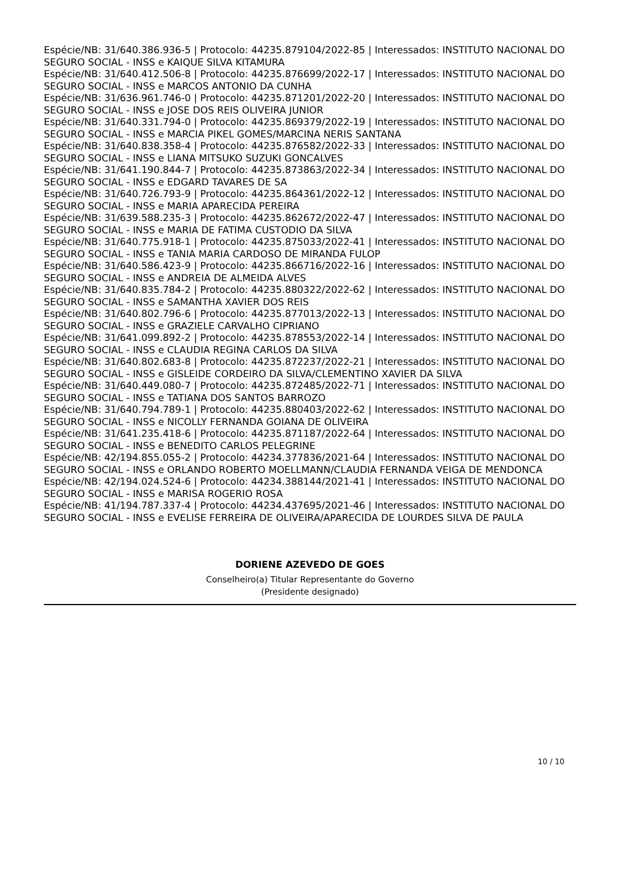Espécie/NB: 31/640.386.936-5 | Protocolo: 44235.879104/2022-85 | Interessados: INSTITUTO NACIONAL DO SEGURO SOCIAL - INSS e KAIQUE SILVA KITAMURA
Espécie/NB: 31/640.412.506-8 | Protocolo: 44235.876699/2022-17 | Interessados: INSTITUTO NACIONAL DO SEGURO SOCIAL - INSS e MARCOS ANTONIO DA CUNHA
Espécie/NB: 31/636.961.746-0 | Protocolo: 44235.871201/2022-20 | Interessados: INSTITUTO NACIONAL DO SEGURO SOCIAL - INSS e JOSE DOS REIS OLIVEIRA JUNIOR
Espécie/NB: 31/640.331.794-0 | Protocolo: 44235.869379/2022-19 | Interessados: INSTITUTO NACIONAL DO SEGURO SOCIAL - INSS e MARCIA PIKEL GOMES/MARCINA NERIS SANTANA
Espécie/NB: 31/640.838.358-4 | Protocolo: 44235.876582/2022-33 | Interessados: INSTITUTO NACIONAL DO SEGURO SOCIAL - INSS e LIANA MITSUKO SUZUKI GONCALVES
Espécie/NB: 31/641.190.844-7 | Protocolo: 44235.873863/2022-34 | Interessados: INSTITUTO NACIONAL DO SEGURO SOCIAL - INSS e EDGARD TAVARES DE SA
Espécie/NB: 31/640.726.793-9 | Protocolo: 44235.864361/2022-12 | Interessados: INSTITUTO NACIONAL DO SEGURO SOCIAL - INSS e MARIA APARECIDA PEREIRA
Espécie/NB: 31/639.588.235-3 | Protocolo: 44235.862672/2022-47 | Interessados: INSTITUTO NACIONAL DO SEGURO SOCIAL - INSS e MARIA DE FATIMA CUSTODIO DA SILVA
Espécie/NB: 31/640.775.918-1 | Protocolo: 44235.875033/2022-41 | Interessados: INSTITUTO NACIONAL DO SEGURO SOCIAL - INSS e TANIA MARIA CARDOSO DE MIRANDA FULOP
Espécie/NB: 31/640.586.423-9 | Protocolo: 44235.866716/2022-16 | Interessados: INSTITUTO NACIONAL DO SEGURO SOCIAL - INSS e ANDREIA DE ALMEIDA ALVES
Espécie/NB: 31/640.835.784-2 | Protocolo: 44235.880322/2022-62 | Interessados: INSTITUTO NACIONAL DO SEGURO SOCIAL - INSS e SAMANTHA XAVIER DOS REIS
Espécie/NB: 31/640.802.796-6 | Protocolo: 44235.877013/2022-13 | Interessados: INSTITUTO NACIONAL DO SEGURO SOCIAL - INSS e GRAZIELE CARVALHO CIPRIANO
Espécie/NB: 31/641.099.892-2 | Protocolo: 44235.878553/2022-14 | Interessados: INSTITUTO NACIONAL DO SEGURO SOCIAL - INSS e CLAUDIA REGINA CARLOS DA SILVA
Espécie/NB: 31/640.802.683-8 | Protocolo: 44235.872237/2022-21 | Interessados: INSTITUTO NACIONAL DO SEGURO SOCIAL - INSS e GISLEIDE CORDEIRO DA SILVA/CLEMENTINO XAVIER DA SILVA
Espécie/NB: 31/640.449.080-7 | Protocolo: 44235.872485/2022-71 | Interessados: INSTITUTO NACIONAL DO SEGURO SOCIAL - INSS e TATIANA DOS SANTOS BARROZO
Espécie/NB: 31/640.794.789-1 | Protocolo: 44235.880403/2022-62 | Interessados: INSTITUTO NACIONAL DO SEGURO SOCIAL - INSS e NICOLLY FERNANDA GOIANA DE OLIVEIRA
Espécie/NB: 31/641.235.418-6 | Protocolo: 44235.871187/2022-64 | Interessados: INSTITUTO NACIONAL DO SEGURO SOCIAL - INSS e BENEDITO CARLOS PELEGRINE
Espécie/NB: 42/194.855.055-2 | Protocolo: 44234.377836/2021-64 | Interessados: INSTITUTO NACIONAL DO SEGURO SOCIAL - INSS e ORLANDO ROBERTO MOELLMANN/CLAUDIA FERNANDA VEIGA DE MENDONCA
Espécie/NB: 42/194.024.524-6 | Protocolo: 44234.388144/2021-41 | Interessados: INSTITUTO NACIONAL DO SEGURO SOCIAL - INSS e MARISA ROGERIO ROSA
Espécie/NB: 41/194.787.337-4 | Protocolo: 44234.437695/2021-46 | Interessados: INSTITUTO NACIONAL DO SEGURO SOCIAL - INSS e EVELISE FERREIRA DE OLIVEIRA/APARECIDA DE LOURDES SILVA DE PAULA
DORIENE AZEVEDO DE GOES
Conselheiro(a) Titular Representante do Governo
(Presidente designado)
10 / 10